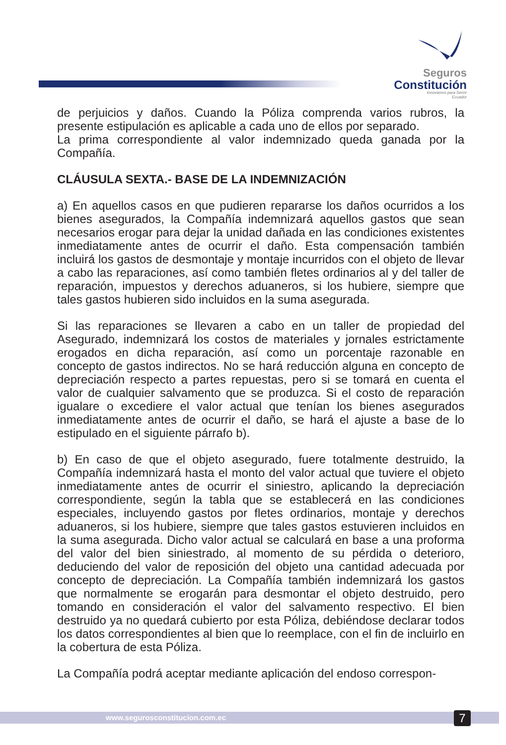Seguros
Constitución
Innovamos para Servir
Ecuador
de perjuicios y daños. Cuando la Póliza comprenda varios rubros, la presente estipulación es aplicable a cada uno de ellos por separado.
La prima correspondiente al valor indemnizado queda ganada por la Compañía.
CLÁUSULA SEXTA.- BASE DE LA INDEMNIZACIÓN
a) En aquellos casos en que pudieren repararse los daños ocurridos a los bienes asegurados, la Compañía indemnizará aquellos gastos que sean necesarios erogar para dejar la unidad dañada en las condiciones existentes inmediatamente antes de ocurrir el daño. Esta compensación también incluirá los gastos de desmontaje y montaje incurridos con el objeto de llevar a cabo las reparaciones, así como también fletes ordinarios al y del taller de reparación, impuestos y derechos aduaneros, si los hubiere, siempre que tales gastos hubieren sido incluidos en la suma asegurada.
Si las reparaciones se llevaren a cabo en un taller de propiedad del Asegurado, indemnizará los costos de materiales y jornales estrictamente erogados en dicha reparación, así como un porcentaje razonable en concepto de gastos indirectos. No se hará reducción alguna en concepto de depreciación respecto a partes repuestas, pero si se tomará en cuenta el valor de cualquier salvamento que se produzca. Si el costo de reparación igualare o excediere el valor actual que tenían los bienes asegurados inmediatamente antes de ocurrir el daño, se hará el ajuste a base de lo estipulado en el siguiente párrafo b).
b) En caso de que el objeto asegurado, fuere totalmente destruido, la Compañía indemnizará hasta el monto del valor actual que tuviere el objeto inmediatamente antes de ocurrir el siniestro, aplicando la depreciación correspondiente, según la tabla que se establecerá en las condiciones especiales, incluyendo gastos por fletes ordinarios, montaje y derechos aduaneros, si los hubiere, siempre que tales gastos estuvieren incluidos en la suma asegurada. Dicho valor actual se calculará en base a una proforma del valor del bien siniestrado, al momento de su pérdida o deterioro, deduciendo del valor de reposición del objeto una cantidad adecuada por concepto de depreciación. La Compañía también indemnizará los gastos que normalmente se erogarán para desmontar el objeto destruido, pero tomando en consideración el valor del salvamento respectivo. El bien destruido ya no quedará cubierto por esta Póliza, debiéndose declarar todos los datos correspondientes al bien que lo reemplace, con el fin de incluirlo en la cobertura de esta Póliza.
La Compañía podrá aceptar mediante aplicación del endoso correspon-
www.segurosconstitucion.com.ec 7